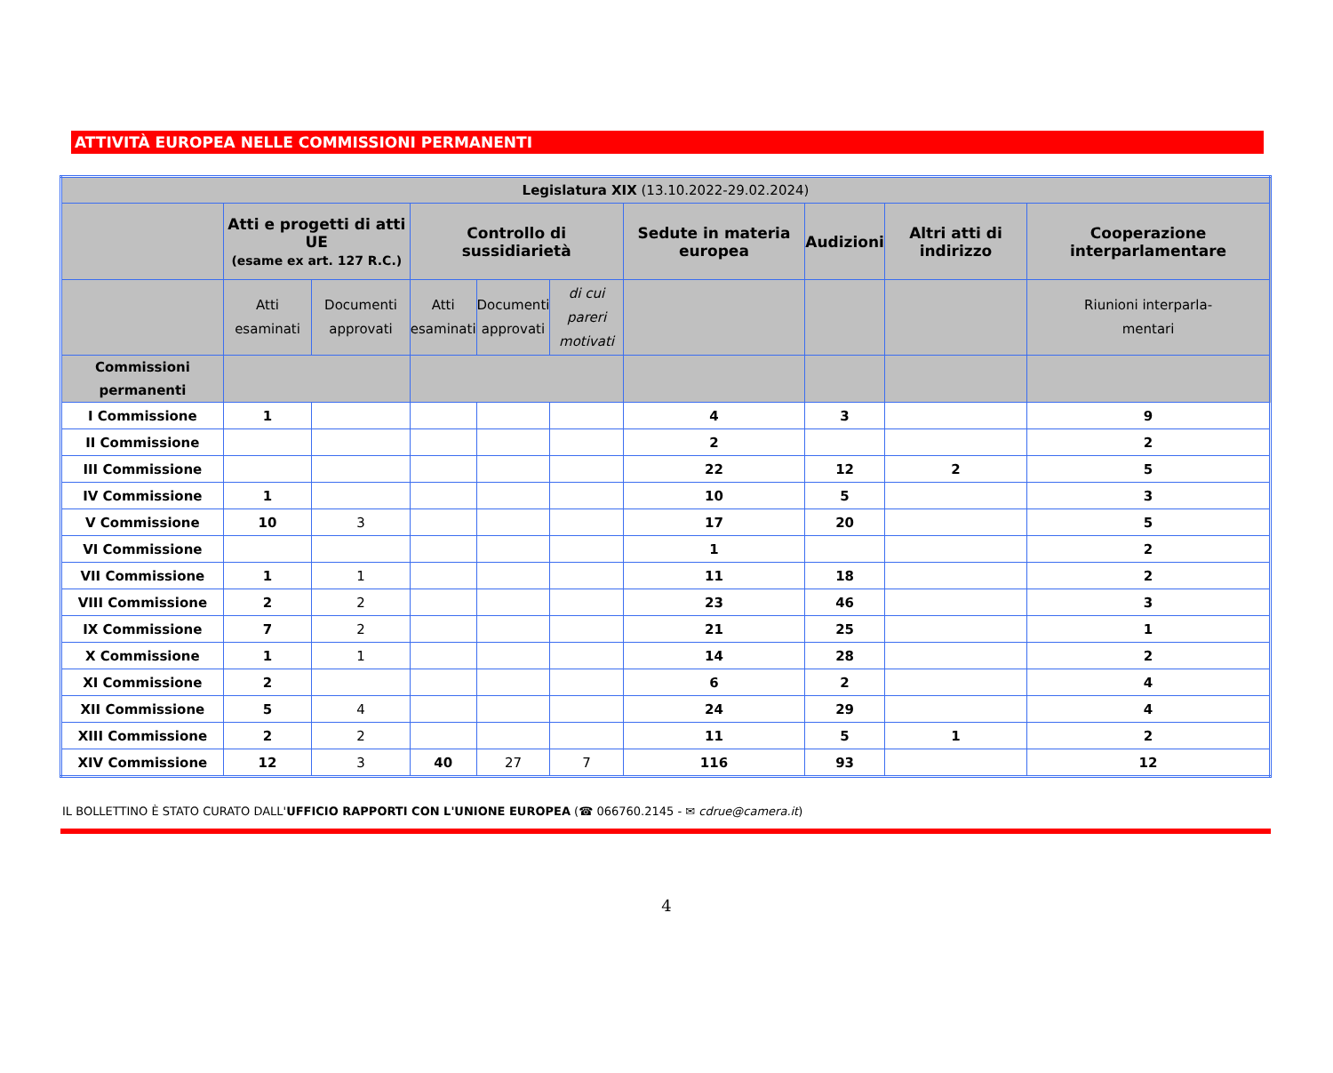ATTIVITÀ EUROPEA NELLE COMMISSIONI PERMANENTI
| Legislatura XIX (13.10.2022-29.02.2024) | | | | | | | | | |
| --- | --- | --- | --- | --- | --- | --- | --- | --- | --- |
| | Atti e progetti di atti UE (esame ex art. 127 R.C.) | | Controllo di sussidiarietà | | | Sedute in materia europea | Audizioni | Altri atti di indirizzo | Cooperazione interparlamentare |
| | Atti esaminati | Documenti approvati | Atti esaminati | Documenti approvati | di cui pareri motivati | | | | Riunioni interparla- mentari |
| Commissioni permanenti | | | | | | | | | |
| I Commissione | 1 | | | | | 4 | 3 | | 9 |
| II Commissione | | | | | | 2 | | | 2 |
| III Commissione | | | | | | 22 | 12 | 2 | 5 |
| IV Commissione | 1 | | | | | 10 | 5 | | 3 |
| V Commissione | 10 | 3 | | | | 17 | 20 | | 5 |
| VI Commissione | | | | | | 1 | | | 2 |
| VII Commissione | 1 | 1 | | | | 11 | 18 | | 2 |
| VIII Commissione | 2 | 2 | | | | 23 | 46 | | 3 |
| IX Commissione | 7 | 2 | | | | 21 | 25 | | 1 |
| X Commissione | 1 | 1 | | | | 14 | 28 | | 2 |
| XI Commissione | 2 | | | | | 6 | 2 | | 4 |
| XII Commissione | 5 | 4 | | | | 24 | 29 | | 4 |
| XIII Commissione | 2 | 2 | | | | 11 | 5 | 1 | 2 |
| XIV Commissione | 12 | 3 | 40 | 27 | 7 | 116 | 93 | | 12 |
IL BOLLETTINO È STATO CURATO DALL'UFFICIO RAPPORTI CON L'UNIONE EUROPEA (☎ 066760.2145 - ✉ cdrue@camera.it)
4